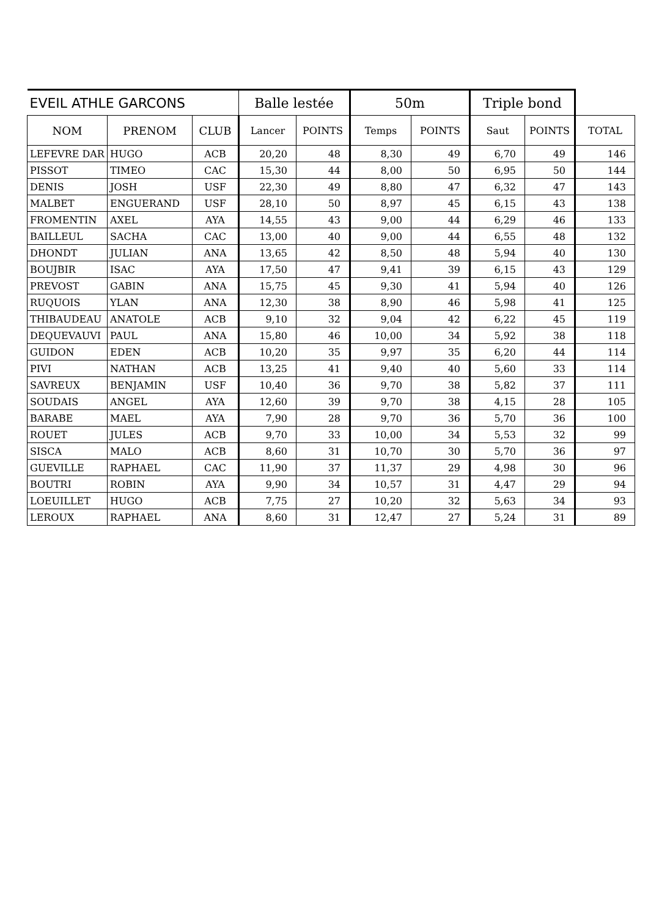| EVEIL ATHLE GARCONS | | | Balle lestée | | 50m | | Triple bond | | |
| --- | --- | --- | --- | --- | --- | --- | --- | --- | --- |
| NOM | PRENOM | CLUB | Lancer | POINTS | Temps | POINTS | Saut | POINTS | TOTAL |
| LEFEVRE DAR | HUGO | ACB | 20,20 | 48 | 8,30 | 49 | 6,70 | 49 | 146 |
| PISSOT | TIMEO | CAC | 15,30 | 44 | 8,00 | 50 | 6,95 | 50 | 144 |
| DENIS | JOSH | USF | 22,30 | 49 | 8,80 | 47 | 6,32 | 47 | 143 |
| MALBET | ENGUERAND | USF | 28,10 | 50 | 8,97 | 45 | 6,15 | 43 | 138 |
| FROMENTIN | AXEL | AYA | 14,55 | 43 | 9,00 | 44 | 6,29 | 46 | 133 |
| BAILLEUL | SACHA | CAC | 13,00 | 40 | 9,00 | 44 | 6,55 | 48 | 132 |
| DHONDT | JULIAN | ANA | 13,65 | 42 | 8,50 | 48 | 5,94 | 40 | 130 |
| BOUJBIR | ISAC | AYA | 17,50 | 47 | 9,41 | 39 | 6,15 | 43 | 129 |
| PREVOST | GABIN | ANA | 15,75 | 45 | 9,30 | 41 | 5,94 | 40 | 126 |
| RUQUOIS | YLAN | ANA | 12,30 | 38 | 8,90 | 46 | 5,98 | 41 | 125 |
| THIBAUDEAU | ANATOLE | ACB | 9,10 | 32 | 9,04 | 42 | 6,22 | 45 | 119 |
| DEQUEVAUVI | PAUL | ANA | 15,80 | 46 | 10,00 | 34 | 5,92 | 38 | 118 |
| GUIDON | EDEN | ACB | 10,20 | 35 | 9,97 | 35 | 6,20 | 44 | 114 |
| PIVI | NATHAN | ACB | 13,25 | 41 | 9,40 | 40 | 5,60 | 33 | 114 |
| SAVREUX | BENJAMIN | USF | 10,40 | 36 | 9,70 | 38 | 5,82 | 37 | 111 |
| SOUDAIS | ANGEL | AYA | 12,60 | 39 | 9,70 | 38 | 4,15 | 28 | 105 |
| BARABE | MAEL | AYA | 7,90 | 28 | 9,70 | 36 | 5,70 | 36 | 100 |
| ROUET | JULES | ACB | 9,70 | 33 | 10,00 | 34 | 5,53 | 32 | 99 |
| SISCA | MALO | ACB | 8,60 | 31 | 10,70 | 30 | 5,70 | 36 | 97 |
| GUEVILLE | RAPHAEL | CAC | 11,90 | 37 | 11,37 | 29 | 4,98 | 30 | 96 |
| BOUTRI | ROBIN | AYA | 9,90 | 34 | 10,57 | 31 | 4,47 | 29 | 94 |
| LOEUILLET | HUGO | ACB | 7,75 | 27 | 10,20 | 32 | 5,63 | 34 | 93 |
| LEROUX | RAPHAEL | ANA | 8,60 | 31 | 12,47 | 27 | 5,24 | 31 | 89 |